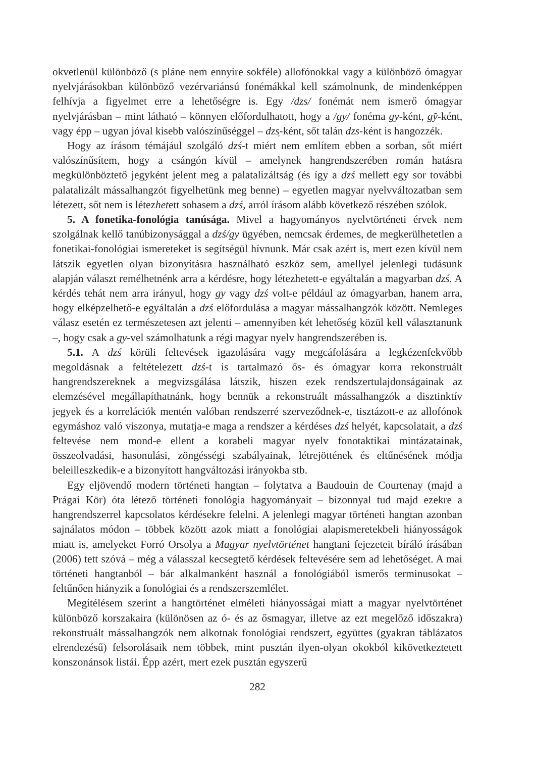okvetlenül különböző (s pláne nem ennyire sokféle) allofónokkal vagy a különböző ómagyar nyelvjárásokban különböző vezérvariánsú fonémákkal kell számolnunk, de mindenképpen felhívja a figyelmet erre a lehetőségre is. Egy /dzs/ fonémát nem ismerő ómagyar nyelvjárásban – mint látható – könnyen előfordulhatott, hogy a /gy/ fonéma gy-ként, gy̑-ként, vagy épp – ugyan jóval kisebb valószínűséggel – dzs̹-ként, sőt talán dzs-ként is hangozzék.
Hogy az írásom témájául szolgáló dzś-t miért nem említem ebben a sorban, sőt miért valószínűsítem, hogy a csángón kívül – amelynek hangrendszerében román hatásra megkülönböztető jegyként jelent meg a palatalizáltság (és így a dzś mellett egy sor további palatalizált mássalhangzót figyelhetünk meg benne) – egyetlen magyar nyelvváltozatban sem létezett, sőt nem is létezhetett sohasem a dzś, arról írásom alább következő részében szólok.
5. A fonetika-fonológia tanúsága. Mivel a hagyományos nyelvtörténeti érvek nem szolgálnak kellő tanúbizonysággal a dzś/gy ügyében, nemcsak érdemes, de megkerülhetetlen a fonetikai-fonológiai ismereteket is segítségül hívnunk. Már csak azért is, mert ezen kívül nem látszik egyetlen olyan bizonyításra használható eszköz sem, amellyel jelenlegi tudásunk alapján választ remélhetnénk arra a kérdésre, hogy létezhetett-e egyáltalán a magyarban dzś. A kérdés tehát nem arra irányul, hogy gy vagy dzś volt-e például az ómagyarban, hanem arra, hogy elképzelhető-e egyáltalán a dzś előfordulása a magyar mássalhangzók között. Nemleges válasz esetén ez természetesen azt jelenti – amennyiben két lehetőség közül kell választanunk –, hogy csak a gy-vel számolhatunk a régi magyar nyelv hangrendszerében is.
5.1. A dzś körüli feltevések igazolására vagy megcáfolására a legkézenfekvőbb megoldásnak a feltételezett dzś-t is tartalmazó ős- és ómagyar korra rekonstruált hangrendszereknek a megvizsgálása látszik, hiszen ezek rendszertulajdonságainak az elemzésével megállapíthatnánk, hogy bennük a rekonstruált mássalhangzók a disztinktív jegyek és a korrelációk mentén valóban rendszerré szerveződnek-e, tisztázott-e az allofónok egymáshoz való viszonya, mutatja-e maga a rendszer a kérdéses dzś helyét, kapcsolatait, a dzś feltevése nem mond-e ellent a korabeli magyar nyelv fonotaktikai mintázatainak, összeolvadási, hasonulási, zöngésségi szabályainak, létrejöttének és eltűnésének módja beleilleszkedik-e a bizonyított hangváltozási irányokba stb.
Egy eljövendő modern történeti hangtan – folytatva a Baudouin de Courtenay (majd a Prágai Kör) óta létező történeti fonológia hagyományait – bizonnyal tud majd ezekre a hangrendszerrel kapcsolatos kérdésekre felelni. A jelenlegi magyar történeti hangtan azonban sajnálatos módon – többek között azok miatt a fonológiai alapismeretekbeli hiányosságok miatt is, amelyeket Forró Orsolya a Magyar nyelvtörténet hangtani fejezeteit bíráló írásában (2006) tett szóvá – még a válasszal kecsegtető kérdések feltevésére sem ad lehetőséget. A mai történeti hangtanból – bár alkalmanként használ a fonológiából ismerős terminusokat – feltűnően hiányzik a fonológiai és a rendszerszemlélet.
Megítélésem szerint a hangtörténet elméleti hiányosságai miatt a magyar nyelvtörténet különböző korszakaira (különösen az ó- és az ősmagyar, illetve az ezt megelőző időszakra) rekonstruált mássalhangzók nem alkotnak fonológiai rendszert, együttes (gyakran táblázatos elrendezésű) felsorolásaik nem többek, mint pusztán ilyen-olyan okokból kikövetkeztetett konszonánsok listái. Épp azért, mert ezek pusztán egyszerű
282